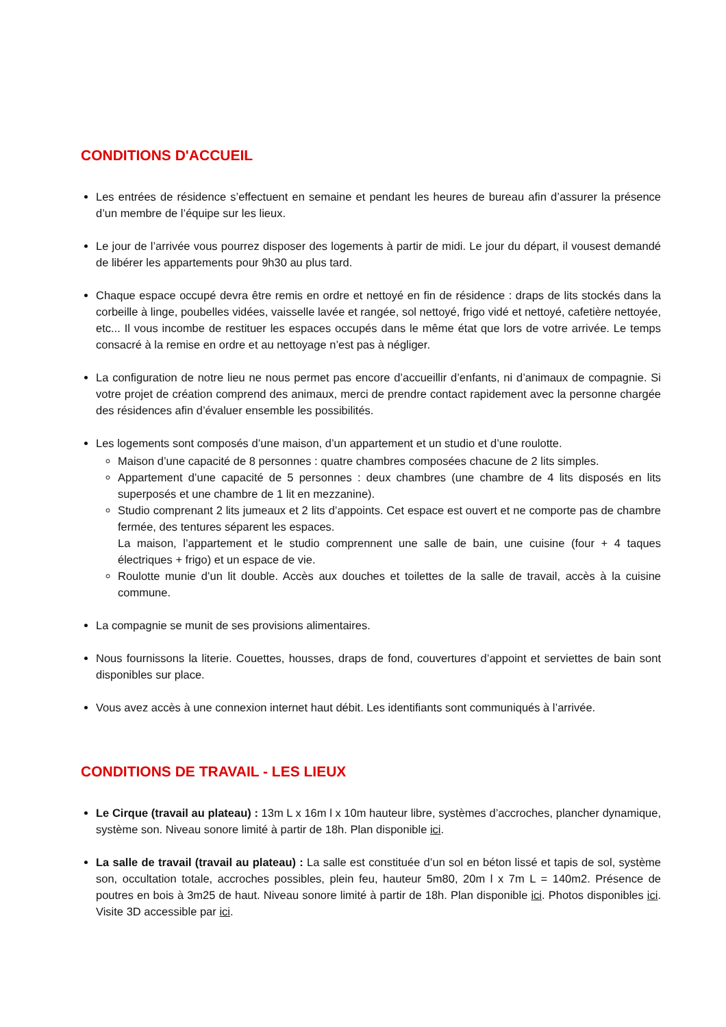CONDITIONS D'ACCUEIL
Les entrées de résidence s’effectuent en semaine et pendant les heures de bureau afin d’assurer la présence d’un membre de l’équipe sur les lieux.
Le jour de l’arrivée vous pourrez disposer des logements à partir de midi. Le jour du départ, il vousest demandé de libérer les appartements pour 9h30 au plus tard.
Chaque espace occupé devra être remis en ordre et nettoyé en fin de résidence : draps de lits stockés dans la corbeille à linge, poubelles vidées, vaisselle lavée et rangée, sol nettoyé, frigo vidé et nettoyé, cafetière nettoyée, etc... Il vous incombe de restituer les espaces occupés dans le même état que lors de votre arrivée. Le temps consacré à la remise en ordre et au nettoyage n’est pas à négliger.
La configuration de notre lieu ne nous permet pas encore d’accueillir d’enfants, ni d’animaux de compagnie. Si votre projet de création comprend des animaux, merci de prendre contact rapidement avec la personne chargée des résidences afin d’évaluer ensemble les possibilités.
Les logements sont composés d’une maison, d’un appartement et un studio et d’une roulotte.
Maison d’une capacité de 8 personnes : quatre chambres composées chacune de 2 lits simples.
Appartement d’une capacité de 5 personnes : deux chambres (une chambre de 4 lits disposés en lits superposés et une chambre de 1 lit en mezzanine).
Studio comprenant 2 lits jumeaux et 2 lits d’appoints. Cet espace est ouvert et ne comporte pas de chambre fermée, des tentures séparent les espaces.
La maison, l’appartement et le studio comprennent une salle de bain, une cuisine (four + 4 taques électriques + frigo) et un espace de vie.
Roulotte munie d’un lit double. Accès aux douches et toilettes de la salle de travail, accès à la cuisine commune.
La compagnie se munit de ses provisions alimentaires.
Nous fournissons la literie. Couettes, housses, draps de fond, couvertures d’appoint et serviettes de bain sont disponibles sur place.
Vous avez accès à une connexion internet haut débit. Les identifiants sont communiqués à l’arrivée.
CONDITIONS DE TRAVAIL - LES LIEUX
Le Cirque (travail au plateau) : 13m L x 16m l x 10m hauteur libre, systèmes d’accroches, plancher dynamique, système son. Niveau sonore limité à partir de 18h. Plan disponible ici.
La salle de travail (travail au plateau) : La salle est constituée d’un sol en béton lissé et tapis de sol, système son, occultation totale, accroches possibles, plein feu, hauteur 5m80, 20m l x 7m L = 140m2. Présence de poutres en bois à 3m25 de haut. Niveau sonore limité à partir de 18h. Plan disponible ici. Photos disponibles ici. Visite 3D accessible par ici.